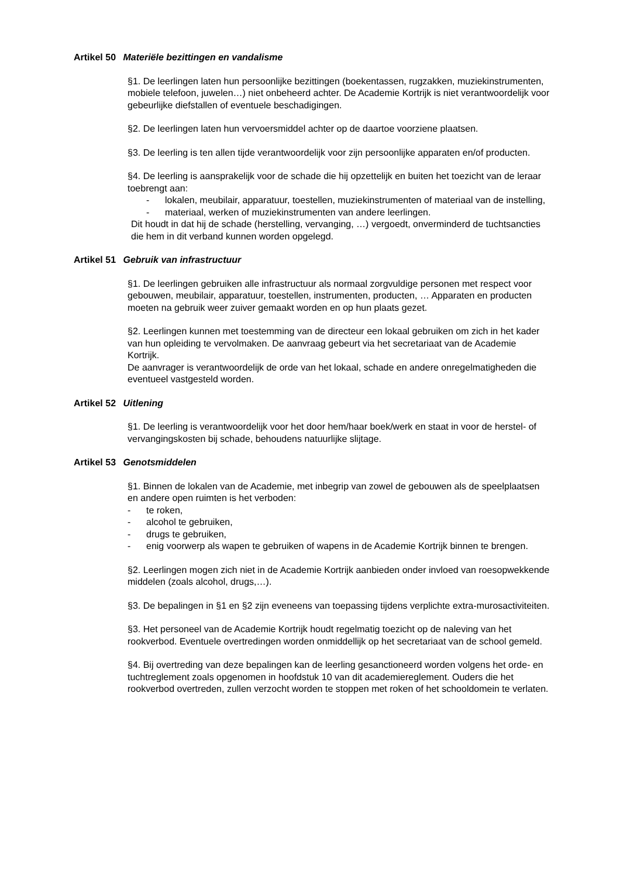Artikel 50 Materiële bezittingen en vandalisme
§1. De leerlingen laten hun persoonlijke bezittingen (boekentassen, rugzakken, muziekinstrumenten, mobiele telefoon, juwelen…) niet onbeheerd achter. De Academie Kortrijk is niet verantwoordelijk voor gebeurlijke diefstallen of eventuele beschadigingen.
§2. De leerlingen laten hun vervoersmiddel achter op de daartoe voorziene plaatsen.
§3. De leerling is ten allen tijde verantwoordelijk voor zijn persoonlijke apparaten en/of producten.
§4. De leerling is aansprakelijk voor de schade die hij opzettelijk en buiten het toezicht van de leraar toebrengt aan:
- lokalen, meubilair, apparatuur, toestellen, muziekinstrumenten of materiaal van de instelling,
- materiaal, werken of muziekinstrumenten van andere leerlingen.
Dit houdt in dat hij de schade (herstelling, vervanging, …) vergoedt, onverminderd de tuchtsancties die hem in dit verband kunnen worden opgelegd.
Artikel 51 Gebruik van infrastructuur
§1. De leerlingen gebruiken alle infrastructuur als normaal zorgvuldige personen met respect voor gebouwen, meubilair, apparatuur, toestellen, instrumenten, producten, … Apparaten en producten moeten na gebruik weer zuiver gemaakt worden en op hun plaats gezet.
§2. Leerlingen kunnen met toestemming van de directeur een lokaal gebruiken om zich in het kader van hun opleiding te vervolmaken. De aanvraag gebeurt via het secretariaat van de Academie Kortrijk.
De aanvrager is verantwoordelijk de orde van het lokaal, schade en andere onregelmatigheden die eventueel vastgesteld worden.
Artikel 52 Uitlening
§1. De leerling is verantwoordelijk voor het door hem/haar boek/werk en staat in voor de herstel- of vervangingskosten bij schade, behoudens natuurlijke slijtage.
Artikel 53 Genotsmiddelen
§1. Binnen de lokalen van de Academie, met inbegrip van zowel de gebouwen als de speelplaatsen en andere open ruimten is het verboden:
- te roken,
- alcohol te gebruiken,
- drugs te gebruiken,
- enig voorwerp als wapen te gebruiken of wapens in de Academie Kortrijk binnen te brengen.
§2. Leerlingen mogen zich niet in de Academie Kortrijk aanbieden onder invloed van roesopwekkende middelen (zoals alcohol, drugs,…).
§3. De bepalingen in §1 en §2 zijn eveneens van toepassing tijdens verplichte extra-murosactiviteiten.
§3. Het personeel van de Academie Kortrijk houdt regelmatig toezicht op de naleving van het rookverbod. Eventuele overtredingen worden onmiddellijk op het secretariaat van de school gemeld.
§4. Bij overtreding van deze bepalingen kan de leerling gesanctioneerd worden volgens het orde- en tuchtreglement zoals opgenomen in hoofdstuk 10 van dit academiereglement. Ouders die het rookverbod overtreden, zullen verzocht worden te stoppen met roken of het schooldomein te verlaten.